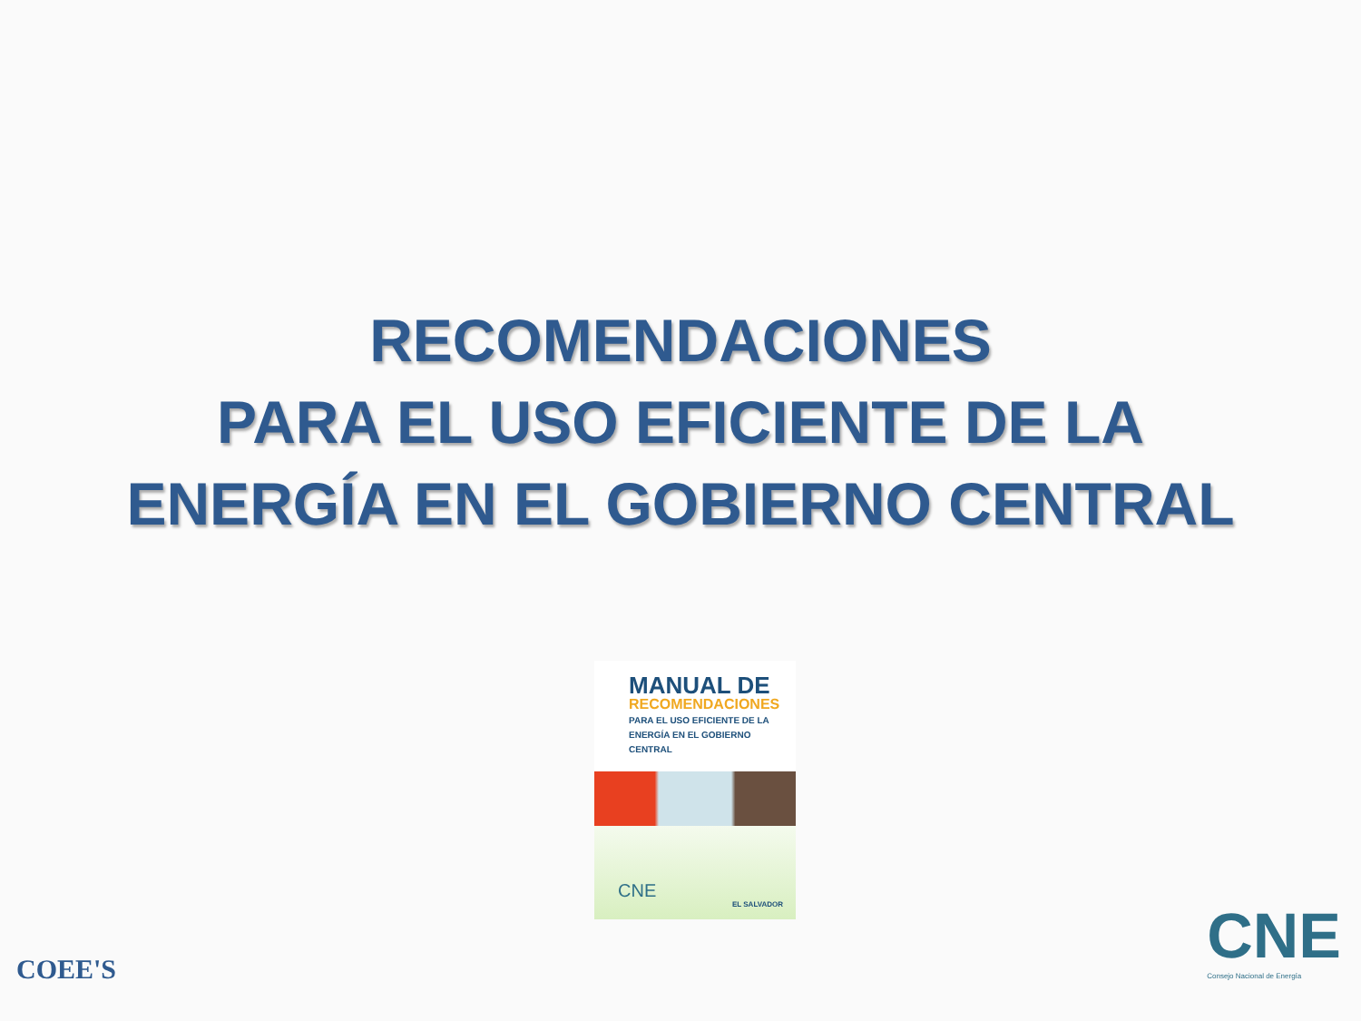RECOMENDACIONES
PARA EL USO EFICIENTE DE LA
ENERGÍA EN EL GOBIERNO CENTRAL
MANUAL DE
RECOMENDACIONES
PARA EL USO EFICIENTE DE LA
ENERGÍA EN EL GOBIERNO CENTRAL
CNE
EL SALVADOR
COEE'S CNE
Consejo Nacional de Energía